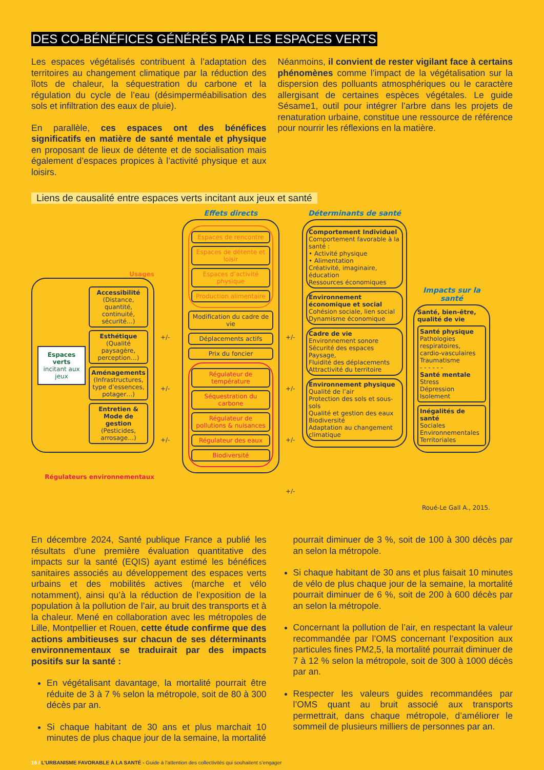DES CO-BÉNÉFICES GÉNÉRÉS PAR LES ESPACES VERTS
Les espaces végétalisés contribuent à l’adaptation des territoires au changement climatique par la réduction des îlots de chaleur, la séquestration du carbone et la régulation du cycle de l’eau (désimperméabilisation des sols et infiltration des eaux de pluie).
En parallèle, ces espaces ont des bénéfices significatifs en matière de santé mentale et physique en proposant de lieux de détente et de socialisation mais également d’espaces propices à l’activité physique et aux loisirs.
Néanmoins, il convient de rester vigilant face à certains phénomènes comme l’impact de la végétalisation sur la dispersion des polluants atmosphériques ou le caractère allergisant de certaines espèces végétales. Le guide Sésame1, outil pour intégrer l’arbre dans les projets de renaturation urbaine, constitue une ressource de référence pour nourrir les réflexions en la matière.
Liens de causalité entre espaces verts incitant aux jeux et santé
Usages
Espaces verts incitant aux jeux
Accessibilité
(Distance, quantité, continuité, sécurité…)
Esthétique
(Qualité paysagère, perception…)
Aménagements
(Infrastructures, type d’essences, potager…)
Entretien & Mode de gestion
(Pesticides, arrosage…)
Régulateurs environnementaux
+/- +/- +/-
Effets directs
Espaces de rencontre
Espaces de détente et loisir
Espaces d’activité physique
Production alimentaire
Modification du cadre de vie
Déplacements actifs
Prix du foncier
Régulateur de température
Séquestration du carbone
Régulateur de pollutions & nuisances
Régulateur des eaux
Biodiversité
+/- +/- +/- +/-
Déterminants de santé
Comportement Individuel
Comportement favorable à la santé :
• Activité physique
• Alimentation
Créativité, imaginaire, éducation
Ressources économiques
Environnement économique et social
Cohésion sociale, lien social
Dynamisme économique
Cadre de vie
Environnement sonore
Sécurité des espaces
Paysage,
Fluidité des déplacements
Attractivité du territoire
Environnement physique
Qualité de l’air
Protection des sols et sous-sols
Qualité et gestion des eaux
Biodiversité
Adaptation au changement climatique
Impacts sur la santé
Santé, bien-être, qualité de vie
Santé physique
Pathologies respiratoires, cardio-vasculaires
Traumatisme
- - - - - -
Santé mentale
Stress
Dépression
Isolement
Inégalités de santé
Sociales
Environnementales
Territoriales
Roué-Le Gall A., 2015.
En décembre 2024, Santé publique France a publié les résultats d’une première évaluation quantitative des impacts sur la santé (EQIS) ayant estimé les bénéfices sanitaires associés au développement des espaces verts urbains et des mobilités actives (marche et vélo notamment), ainsi qu’à la réduction de l’exposition de la population à la pollution de l’air, au bruit des transports et à la chaleur. Mené en collaboration avec les métropoles de Lille, Montpellier et Rouen, cette étude confirme que des actions ambitieuses sur chacun de ses déterminants environnementaux se traduirait par des impacts positifs sur la santé :
En végétalisant davantage, la mortalité pourrait être réduite de 3 à 7 % selon la métropole, soit de 80 à 300 décès par an.
Si chaque habitant de 30 ans et plus marchait 10 minutes de plus chaque jour de la semaine, la mortalité
pourrait diminuer de 3 %, soit de 100 à 300 décès par an selon la métropole.
Si chaque habitant de 30 ans et plus faisait 10 minutes de vélo de plus chaque jour de la semaine, la mortalité pourrait diminuer de 6 %, soit de 200 à 600 décès par an selon la métropole.
Concernant la pollution de l’air, en respectant la valeur recommandée par l’OMS concernant l’exposition aux particules fines PM2,5, la mortalité pourrait diminuer de 7 à 12 % selon la métropole, soit de 300 à 1000 décès par an.
Respecter les valeurs guides recommandées par l’OMS quant au bruit associé aux transports permettrait, dans chaque métropole, d’améliorer le sommeil de plusieurs milliers de personnes par an.
16 / L’URBANISME FAVORABLE À LA SANTÉ - Guide à l’attention des collectivités qui souhaitent s’engager